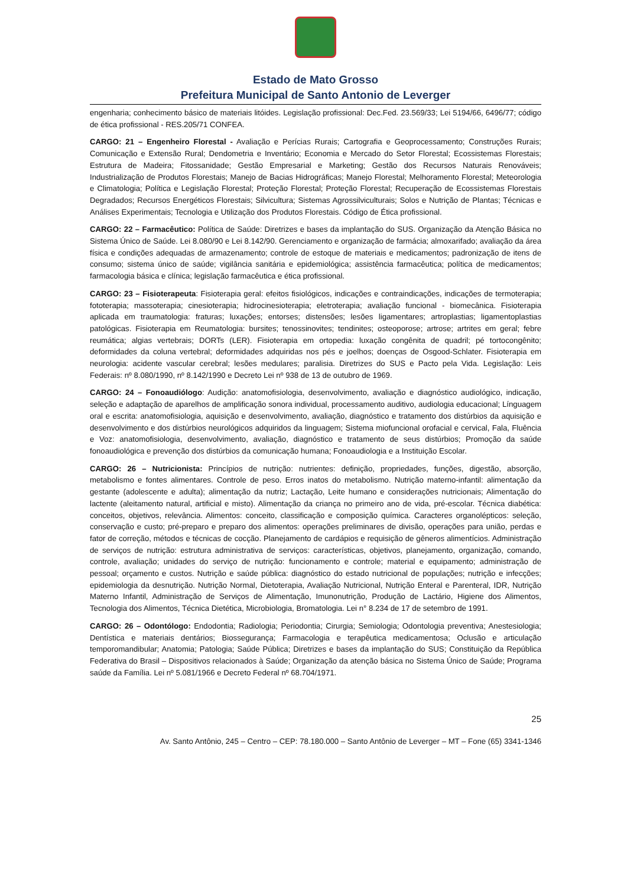Estado de Mato Grosso
Prefeitura Municipal de Santo Antonio de Leverger
engenharia; conhecimento básico de materiais litóides. Legislação profissional: Dec.Fed. 23.569/33; Lei 5194/66, 6496/77; código de ética profissional - RES.205/71 CONFEA.
CARGO: 21 – Engenheiro Florestal - Avaliação e Perícias Rurais; Cartografia e Geoprocessamento; Construções Rurais; Comunicação e Extensão Rural; Dendometria e Inventário; Economia e Mercado do Setor Florestal; Ecossistemas Florestais; Estrutura de Madeira; Fitossanidade; Gestão Empresarial e Marketing; Gestão dos Recursos Naturais Renováveis; Industrialização de Produtos Florestais; Manejo de Bacias Hidrográficas; Manejo Florestal; Melhoramento Florestal; Meteorologia e Climatologia; Política e Legislação Florestal; Proteção Florestal; Proteção Florestal; Recuperação de Ecossistemas Florestais Degradados; Recursos Energéticos Florestais; Silvicultura; Sistemas Agrossilviculturais; Solos e Nutrição de Plantas; Técnicas e Análises Experimentais; Tecnologia e Utilização dos Produtos Florestais. Código de Ética profissional.
CARGO: 22 – Farmacêutico: Política de Saúde: Diretrizes e bases da implantação do SUS. Organização da Atenção Básica no Sistema Único de Saúde. Lei 8.080/90 e Lei 8.142/90. Gerenciamento e organização de farmácia; almoxarifado; avaliação da área física e condições adequadas de armazenamento; controle de estoque de materiais e medicamentos; padronização de itens de consumo; sistema único de saúde; vigilância sanitária e epidemiológica; assistência farmacêutica; política de medicamentos; farmacologia básica e clínica; legislação farmacêutica e ética profissional.
CARGO: 23 – Fisioterapeuta: Fisioterapia geral: efeitos fisiológicos, indicações e contraindicações, indicações de termoterapia; fototerapia; massoterapia; cinesioterapia; hidrocinesioterapia; eletroterapia; avaliação funcional - biomecânica. Fisioterapia aplicada em traumatologia: fraturas; luxações; entorses; distensões; lesões ligamentares; artroplastias; ligamentoplastias patológicas. Fisioterapia em Reumatologia: bursites; tenossinovites; tendinites; osteoporose; artrose; artrites em geral; febre reumática; algias vertebrais; DORTs (LER). Fisioterapia em ortopedia: luxação congênita de quadril; pé tortocongênito; deformidades da coluna vertebral; deformidades adquiridas nos pés e joelhos; doenças de Osgood-Schlater. Fisioterapia em neurologia: acidente vascular cerebral; lesões medulares; paralisia. Diretrizes do SUS e Pacto pela Vida. Legislação: Leis Federais: nº 8.080/1990, nº 8.142/1990 e Decreto Lei nº 938 de 13 de outubro de 1969.
CARGO: 24 – Fonoaudiólogo: Audição: anatomofisiologia, desenvolvimento, avaliação e diagnóstico audiológico, indicação, seleção e adaptação de aparelhos de amplificação sonora individual, processamento auditivo, audiologia educacional; Línguagem oral e escrita: anatomofisiologia, aquisição e desenvolvimento, avaliação, diagnóstico e tratamento dos distúrbios da aquisição e desenvolvimento e dos distúrbios neurológicos adquiridos da linguagem; Sistema miofuncional orofacial e cervical, Fala, Fluência e Voz: anatomofisiologia, desenvolvimento, avaliação, diagnóstico e tratamento de seus distúrbios; Promoção da saúde fonoaudiológica e prevenção dos distúrbios da comunicação humana; Fonoaudiologia e a Instituição Escolar.
CARGO: 26 – Nutricionista: Princípios de nutrição: nutrientes: definição, propriedades, funções, digestão, absorção, metabolismo e fontes alimentares. Controle de peso. Erros inatos do metabolismo. Nutrição materno-infantil: alimentação da gestante (adolescente e adulta); alimentação da nutriz; Lactação, Leite humano e considerações nutricionais; Alimentação do lactente (aleitamento natural, artificial e misto). Alimentação da criança no primeiro ano de vida, pré-escolar. Técnica diabética: conceitos, objetivos, relevância. Alimentos: conceito, classificação e composição química. Caracteres organolépticos: seleção, conservação e custo; pré-preparo e preparo dos alimentos: operações preliminares de divisão, operações para união, perdas e fator de correção, métodos e técnicas de cocção. Planejamento de cardápios e requisição de gêneros alimentícios. Administração de serviços de nutrição: estrutura administrativa de serviços: características, objetivos, planejamento, organização, comando, controle, avaliação; unidades do serviço de nutrição: funcionamento e controle; material e equipamento; administração de pessoal; orçamento e custos. Nutrição e saúde pública: diagnóstico do estado nutricional de populações; nutrição e infecções; epidemiologia da desnutrição. Nutrição Normal, Dietoterapia, Avaliação Nutricional, Nutrição Enteral e Parenteral, IDR, Nutrição Materno Infantil, Administração de Serviços de Alimentação, Imunonutrição, Produção de Lactário, Higiene dos Alimentos, Tecnologia dos Alimentos, Técnica Dietética, Microbiologia, Bromatologia. Lei n° 8.234 de 17 de setembro de 1991.
CARGO: 26 – Odontólogo: Endodontia; Radiologia; Periodontia; Cirurgia; Semiologia; Odontologia preventiva; Anestesiologia; Dentística e materiais dentários; Biossegurança; Farmacologia e terapêutica medicamentosa; Oclusão e articulação temporomandibular; Anatomia; Patologia; Saúde Pública; Diretrizes e bases da implantação do SUS; Constituição da República Federativa do Brasil – Dispositivos relacionados à Saúde; Organização da atenção básica no Sistema Único de Saúde; Programa saúde da Família. Lei nº 5.081/1966 e Decreto Federal nº 68.704/1971.
25
Av. Santo Antônio, 245 – Centro – CEP: 78.180.000 – Santo Antônio de Leverger – MT – Fone (65) 3341-1346